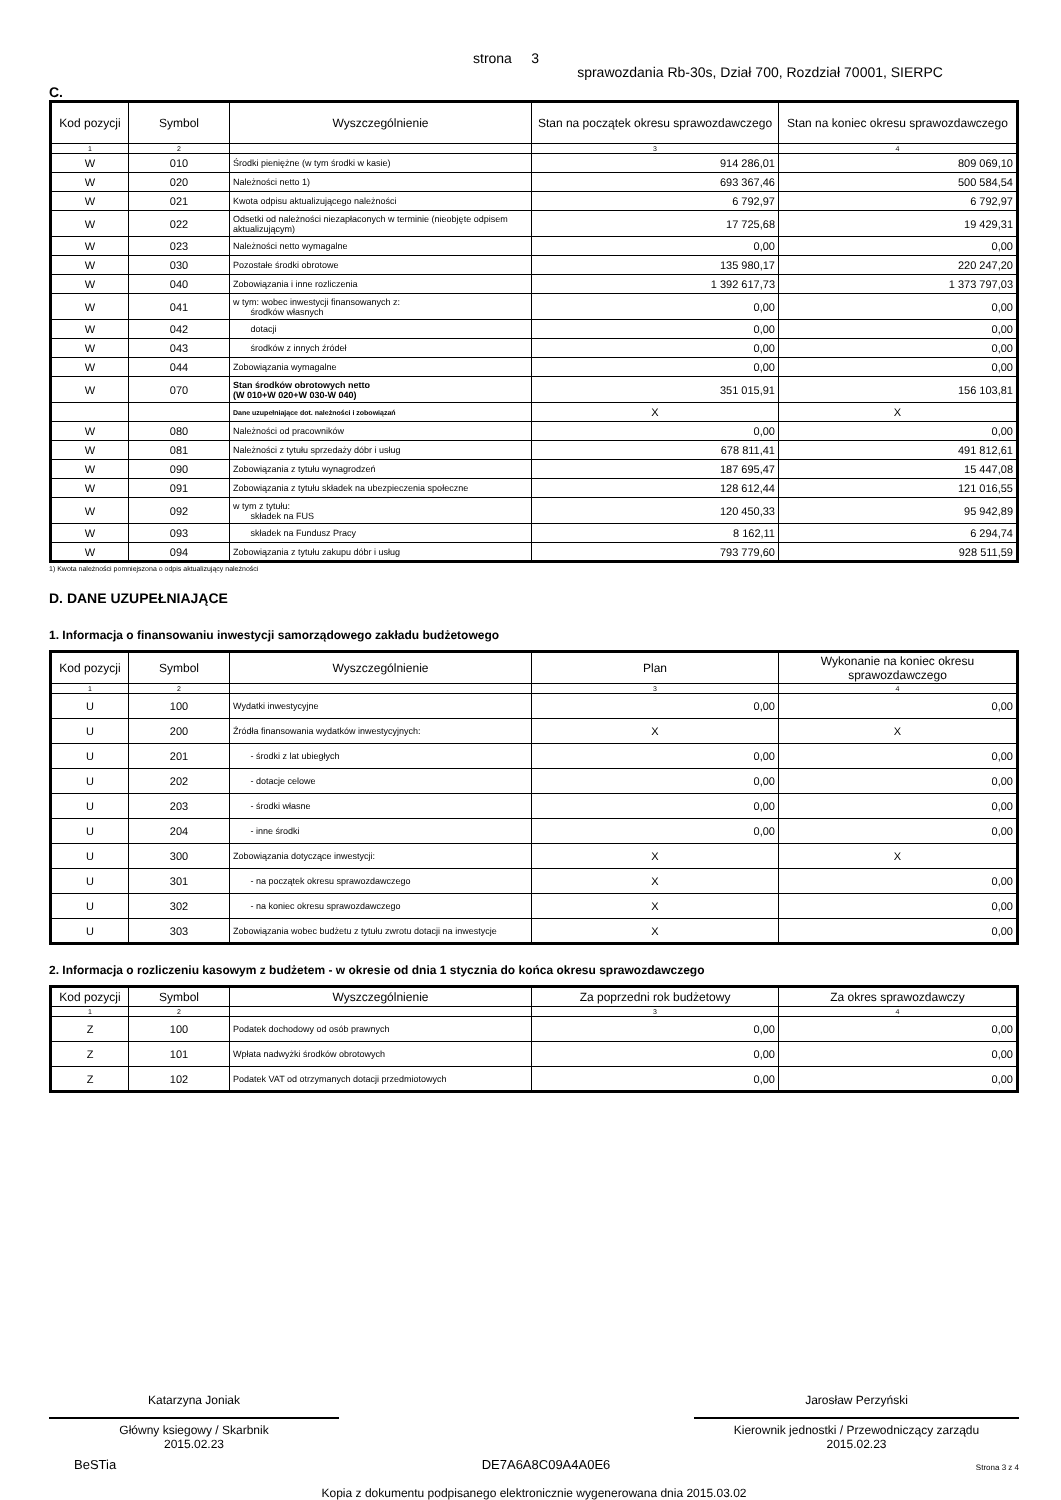strona 3 sprawozdania Rb-30s, Dział 700, Rozdział 70001, SIERPC
C.
| Kod pozycji | Symbol | Wyszczególnienie | Stan na początek okresu sprawozdawczego | Stan na koniec okresu sprawozdawczego |
| --- | --- | --- | --- | --- |
| 1 | 2 | | 3 | 4 |
| W | 010 | Środki pieniężne (w tym środki w kasie) | 914 286,01 | 809 069,10 |
| W | 020 | Należności netto 1) | 693 367,46 | 500 584,54 |
| W | 021 | Kwota odpisu aktualizującego należności | 6 792,97 | 6 792,97 |
| W | 022 | Odsetki od należności niezapłaconych w terminie (nieobjęte odpisem aktualizującym) | 17 725,68 | 19 429,31 |
| W | 023 | Należności netto wymagalne | 0,00 | 0,00 |
| W | 030 | Pozostałe środki obrotowe | 135 980,17 | 220 247,20 |
| W | 040 | Zobowiązania i inne rozliczenia | 1 392 617,73 | 1 373 797,03 |
| W | 041 | w tym: wobec inwestycji finansowanych z: środków własnych | 0,00 | 0,00 |
| W | 042 | dotacji | 0,00 | 0,00 |
| W | 043 | środków z innych źródeł | 0,00 | 0,00 |
| W | 044 | Zobowiązania wymagalne | 0,00 | 0,00 |
| W | 070 | Stan środków obrotowych netto (W 010+W 020+W 030-W 040) | 351 015,91 | 156 103,81 |
| | | Dane uzupełniające dot. należności i zobowiązań | X | X |
| W | 080 | Należności od pracowników | 0,00 | 0,00 |
| W | 081 | Należności z tytułu sprzedaży dóbr i usług | 678 811,41 | 491 812,61 |
| W | 090 | Zobowiązania z tytułu wynagrodzeń | 187 695,47 | 15 447,08 |
| W | 091 | Zobowiązania z tytułu składek na ubezpieczenia społeczne | 128 612,44 | 121 016,55 |
| W | 092 | w tym z tytułu: składek na FUS | 120 450,33 | 95 942,89 |
| W | 093 | składek na Fundusz Pracy | 8 162,11 | 6 294,74 |
| W | 094 | Zobowiązania z tytułu zakupu dóbr i usług | 793 779,60 | 928 511,59 |
1) Kwota należności pomniejszona o odpis aktualizujący należności
D. DANE UZUPEŁNIAJĄCE
1. Informacja o finansowaniu inwestycji samorządowego zakładu budżetowego
| Kod pozycji | Symbol | Wyszczególnienie | Plan | Wykonanie na koniec okresu sprawozdawczego |
| --- | --- | --- | --- | --- |
| 1 | 2 | | 3 | 4 |
| U | 100 | Wydatki inwestycyjne | 0,00 | 0,00 |
| U | 200 | Źródła finansowania wydatków inwestycyjnych: | X | X |
| U | 201 | - środki z lat ubiegłych | 0,00 | 0,00 |
| U | 202 | - dotacje celowe | 0,00 | 0,00 |
| U | 203 | - środki własne | 0,00 | 0,00 |
| U | 204 | - inne środki | 0,00 | 0,00 |
| U | 300 | Zobowiązania dotyczące inwestycji: | X | X |
| U | 301 | - na początek okresu sprawozdawczego | X | 0,00 |
| U | 302 | - na koniec okresu sprawozdawczego | X | 0,00 |
| U | 303 | Zobowiązania wobec budżetu z tytułu zwrotu dotacji na inwestycje | X | 0,00 |
2. Informacja o rozliczeniu kasowym z budżetem - w okresie od dnia 1 stycznia do końca okresu sprawozdawczego
| Kod pozycji | Symbol | Wyszczególnienie | Za poprzedni rok budżetowy | Za okres sprawozdawczy |
| --- | --- | --- | --- | --- |
| 1 | 2 | | 3 | 4 |
| Z | 100 | Podatek dochodowy od osób prawnych | 0,00 | 0,00 |
| Z | 101 | Wpłata nadwyżki środków obrotowych | 0,00 | 0,00 |
| Z | 102 | Podatek VAT od otrzymanych dotacji przedmiotowych | 0,00 | 0,00 |
Katarzyna Joniak
Główny ksiegowy / Skarbnik
2015.02.23
Jarosław Perzyński
Kierownik jednostki / Przewodniczący zarządu
2015.02.23
BeSTia DE7A6A8C09A4A0E6 Strona 3 z 4
Kopia z dokumentu podpisanego elektronicznie wygenerowana dnia 2015.03.02